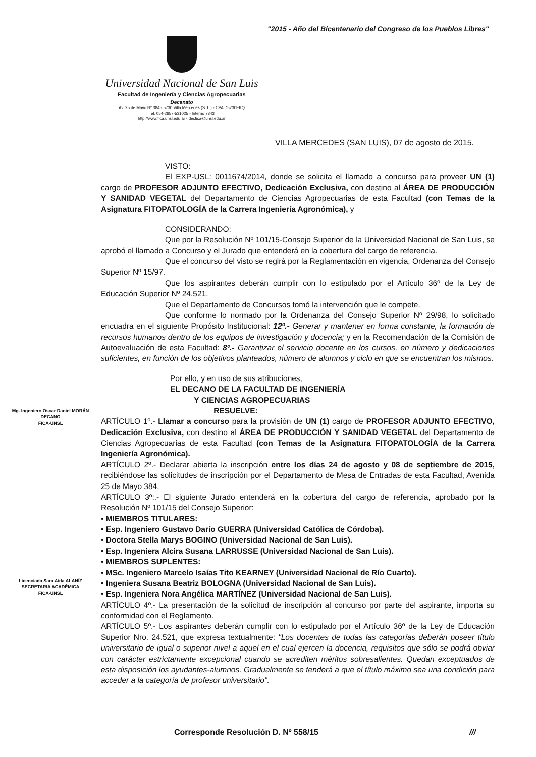"2015 - Año del Bicentenario del Congreso de los Pueblos Libres"
Universidad Nacional de San Luis
Facultad de Ingeniería y Ciencias Agropecuarias
Decanato
Av. 25 de Mayo Nº 384 - 5730 Villa Mercedes (S. L.) - CPA D5730EKQ
Tel. 054-2657-531025 - Interno 7343
http://www.fica.unsl.edu.ar - decfica@unsl.edu.ar
VILLA MERCEDES (SAN LUIS), 07 de agosto de 2015.
VISTO:
El EXP-USL: 0011674/2014, donde se solicita el llamado a concurso para proveer UN (1) cargo de PROFESOR ADJUNTO EFECTIVO, Dedicación Exclusiva, con destino al ÁREA DE PRODUCCIÓN Y SANIDAD VEGETAL del Departamento de Ciencias Agropecuarias de esta Facultad (con Temas de la Asignatura FITOPATOLOGÍA de la Carrera Ingeniería Agronómica), y
CONSIDERANDO:
Que por la Resolución Nº 101/15-Consejo Superior de la Universidad Nacional de San Luis, se aprobó el llamado a Concurso y el Jurado que entenderá en la cobertura del cargo de referencia.
Que el concurso del visto se regirá por la Reglamentación en vigencia, Ordenanza del Consejo Superior Nº 15/97.
Que los aspirantes deberán cumplir con lo estipulado por el Artículo 36º de la Ley de Educación Superior Nº 24.521.
Que el Departamento de Concursos tomó la intervención que le compete.
Que conforme lo normado por la Ordenanza del Consejo Superior Nº 29/98, lo solicitado encuadra en el siguiente Propósito Institucional: 12º.- Generar y mantener en forma constante, la formación de recursos humanos dentro de los equipos de investigación y docencia; y en la Recomendación de la Comisión de Autoevaluación de esta Facultad: 8º.- Garantizar el servicio docente en los cursos, en número y dedicaciones suficientes, en función de los objetivos planteados, número de alumnos y ciclo en que se encuentran los mismos.
Por ello, y en uso de sus atribuciones,
EL DECANO DE LA FACULTAD DE INGENIERÍA
Y CIENCIAS AGROPECUARIAS
RESUELVE:
ARTÍCULO 1º.- Llamar a concurso para la provisión de UN (1) cargo de PROFESOR ADJUNTO EFECTIVO, Dedicación Exclusiva, con destino al ÁREA DE PRODUCCIÓN Y SANIDAD VEGETAL del Departamento de Ciencias Agropecuarias de esta Facultad (con Temas de la Asignatura FITOPATOLOGÍA de la Carrera Ingeniería Agronómica).
ARTÍCULO 2º.- Declarar abierta la inscripción entre los días 24 de agosto y 08 de septiembre de 2015, recibiéndose las solicitudes de inscripción por el Departamento de Mesa de Entradas de esta Facultad, Avenida 25 de Mayo 384.
ARTÍCULO 3º:.- El siguiente Jurado entenderá en la cobertura del cargo de referencia, aprobado por la Resolución Nº 101/15 del Consejo Superior:
• MIEMBROS TITULARES:
• Esp. Ingeniero Gustavo Darío GUERRA (Universidad Católica de Córdoba).
• Doctora Stella Marys BOGINO (Universidad Nacional de San Luis).
• Esp. Ingeniera Alcira Susana LARRUSSE (Universidad Nacional de San Luis).
• MIEMBROS SUPLENTES:
• MSc. Ingeniero Marcelo Isaías Tito KEARNEY (Universidad Nacional de Río Cuarto).
• Ingeniera Susana Beatriz BOLOGNA (Universidad Nacional de San Luis).
• Esp. Ingeniera Nora Angélica MARTÍNEZ (Universidad Nacional de San Luis).
ARTÍCULO 4º.- La presentación de la solicitud de inscripción al concurso por parte del aspirante, importa su conformidad con el Reglamento.
ARTÍCULO 5º.- Los aspirantes deberán cumplir con lo estipulado por el Artículo 36º de la Ley de Educación Superior Nro. 24.521, que expresa textualmente: "Los docentes de todas las categorías deberán poseer título universitario de igual o superior nivel a aquel en el cual ejercen la docencia, requisitos que sólo se podrá obviar con carácter estrictamente excepcional cuando se acrediten méritos sobresalientes. Quedan exceptuados de esta disposición los ayudantes-alumnos. Gradualmente se tenderá a que el título máximo sea una condición para acceder a la categoría de profesor universitario".
Mg. Ingeniero Oscar Daniel MORÁN
DECANO
FICA-UNSL
Licenciada Sara Aída ALANÍZ
SECRETARIA ACADÉMICA
FICA-UNSL
Corresponde Resolución D. Nº 558/15
///